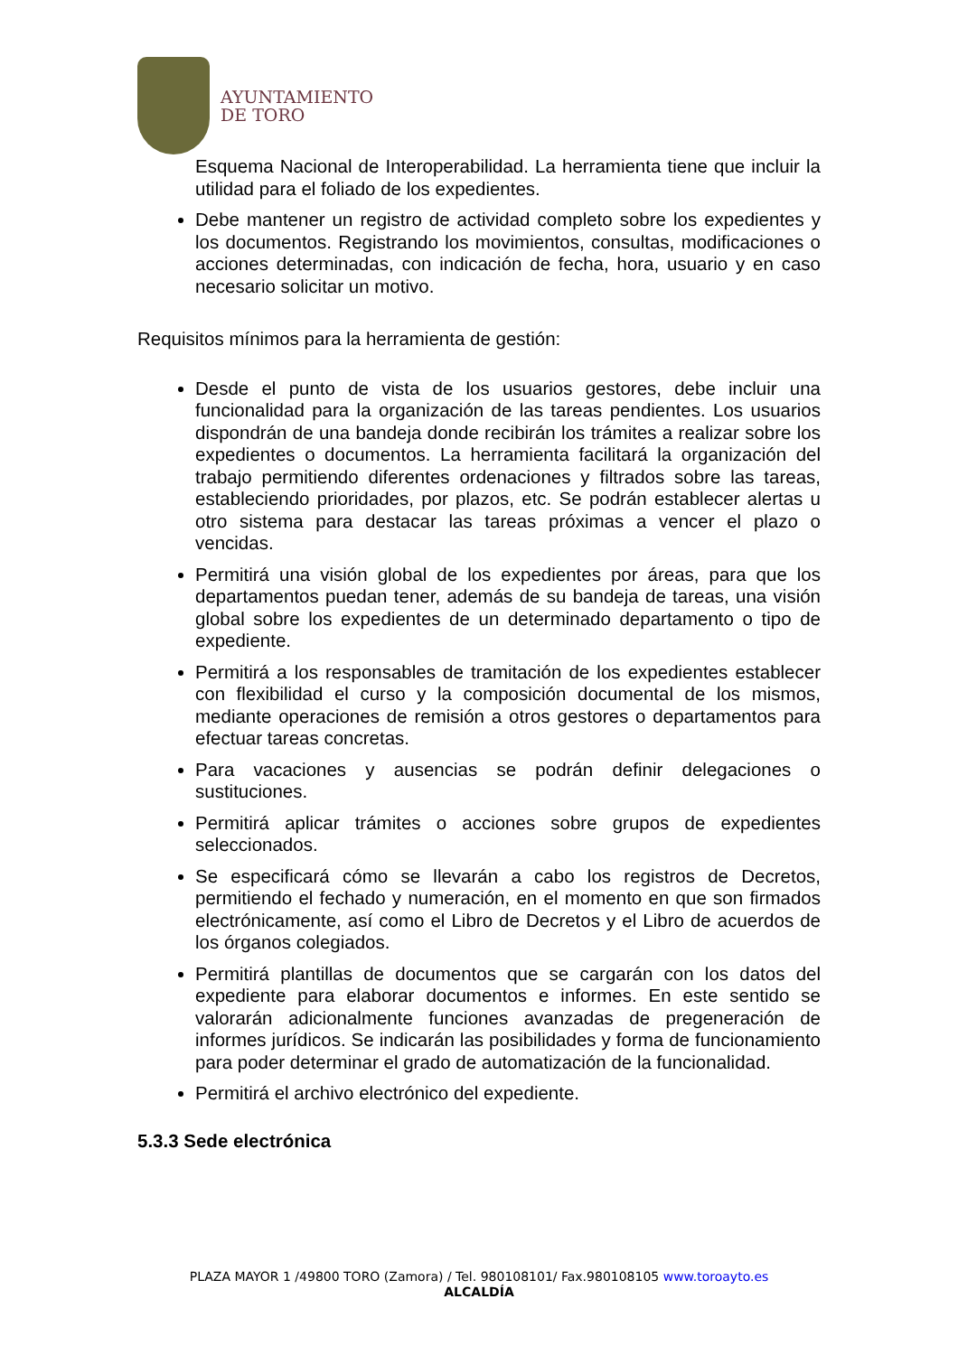AYUNTAMIENTO
DE TORO
Esquema Nacional de Interoperabilidad. La herramienta tiene que incluir la utilidad para el foliado de los expedientes.
Debe mantener un registro de actividad completo sobre los expedientes y los documentos. Registrando los movimientos, consultas, modificaciones o acciones determinadas, con indicación de fecha, hora, usuario y en caso necesario solicitar un motivo.
Requisitos mínimos para la herramienta de gestión:
Desde el punto de vista de los usuarios gestores, debe incluir una funcionalidad para la organización de las tareas pendientes. Los usuarios dispondrán de una bandeja donde recibirán los trámites a realizar sobre los expedientes o documentos. La herramienta facilitará la organización del trabajo permitiendo diferentes ordenaciones y filtrados sobre las tareas, estableciendo prioridades, por plazos, etc. Se podrán establecer alertas u otro sistema para destacar las tareas próximas a vencer el plazo o vencidas.
Permitirá una visión global de los expedientes por áreas, para que los departamentos puedan tener, además de su bandeja de tareas, una visión global sobre los expedientes de un determinado departamento o tipo de expediente.
Permitirá a los responsables de tramitación de los expedientes establecer con flexibilidad el curso y la composición documental de los mismos, mediante operaciones de remisión a otros gestores o departamentos para efectuar tareas concretas.
Para vacaciones y ausencias se podrán definir delegaciones o sustituciones.
Permitirá aplicar trámites o acciones sobre grupos de expedientes seleccionados.
Se especificará cómo se llevarán a cabo los registros de Decretos, permitiendo el fechado y numeración, en el momento en que son firmados electrónicamente, así como el Libro de Decretos y el Libro de acuerdos de los órganos colegiados.
Permitirá plantillas de documentos que se cargarán con los datos del expediente para elaborar documentos e informes. En este sentido se valorarán adicionalmente funciones avanzadas de pregeneración de informes jurídicos. Se indicarán las posibilidades y forma de funcionamiento para poder determinar el grado de automatización de la funcionalidad.
Permitirá el archivo electrónico del expediente.
5.3.3 Sede electrónica
PLAZA MAYOR 1 /49800 TORO (Zamora) / Tel. 980108101/ Fax.980108105 www.toroayto.es
ALCALDÍA